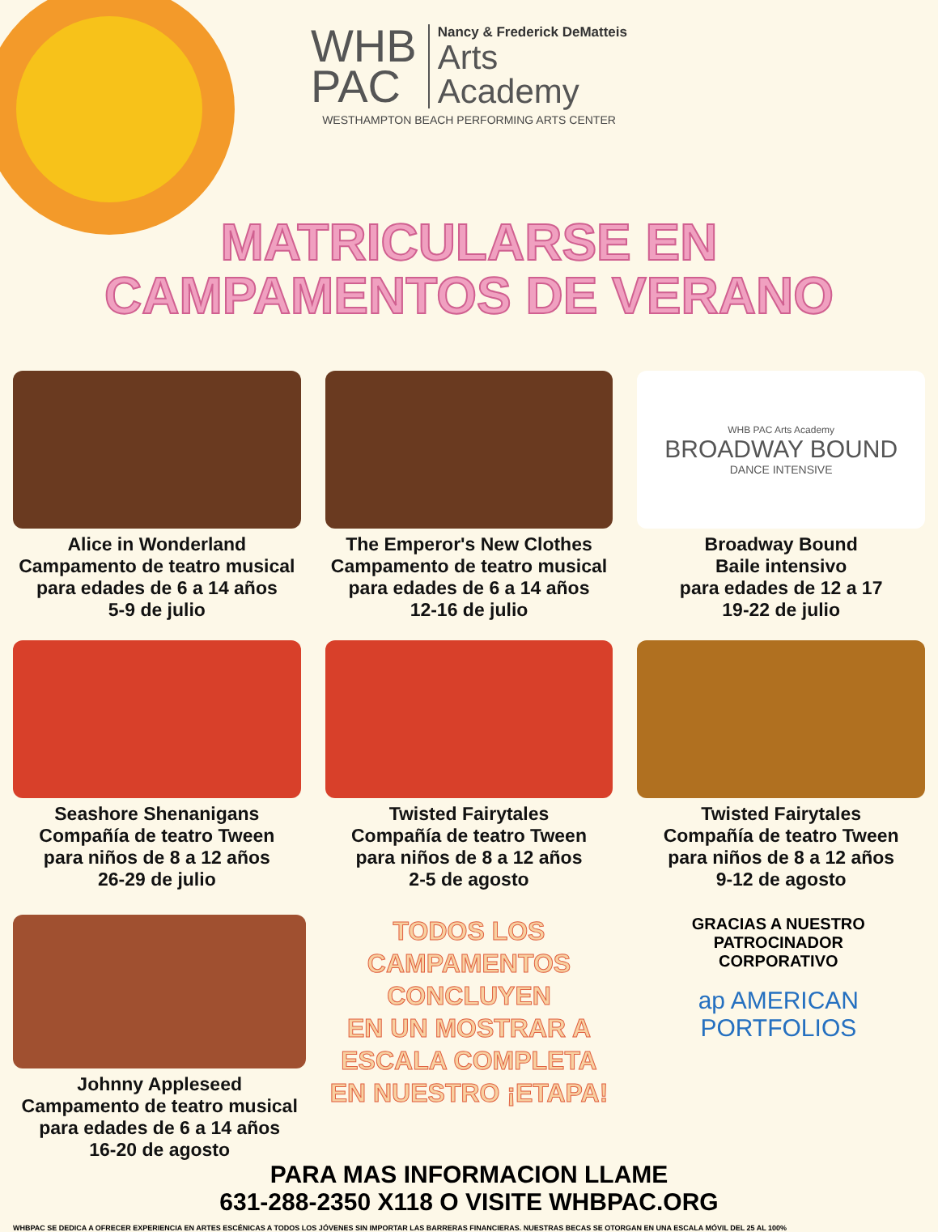WHB
PAC
Nancy & Frederick DeMatteis
Arts
Academy
WESTHAMPTON BEACH PERFORMING ARTS CENTER
MATRICULARSE EN
CAMPAMENTOS DE VERANO
Alice in Wonderland
Campamento de teatro musical
para edades de 6 a 14 años
5-9 de julio
The Emperor's New Clothes
Campamento de teatro musical
para edades de 6 a 14 años
12-16 de julio
WHB PAC Arts Academy
BROADWAY BOUND
DANCE INTENSIVE
Broadway Bound
Baile intensivo
para edades de 12 a 17
19-22 de julio
Seashore Shenanigans
Compañía de teatro Tween
para niños de 8 a 12 años
26-29 de julio
Twisted Fairytales
Compañía de teatro Tween
para niños de 8 a 12 años
2-5 de agosto
Twisted Fairytales
Compañía de teatro Tween
para niños de 8 a 12 años
9-12 de agosto
Johnny Appleseed
Campamento de teatro musical
para edades de 6 a 14 años
16-20 de agosto
TODOS LOS
CAMPAMENTOS
CONCLUYEN
EN UN MOSTRAR A
ESCALA COMPLETA
EN NUESTRO ¡ETAPA!
GRACIAS A NUESTRO
PATROCINADOR
CORPORATIVO
ap AMERICAN
PORTFOLIOS
PARA MAS INFORMACION LLAME
631-288-2350 X118 O VISITE WHBPAC.ORG
WHBPAC SE DEDICA A OFRECER EXPERIENCIA EN ARTES ESCÉNICAS A TODOS LOS JÓVENES SIN IMPORTAR LAS BARRERAS FINANCIERAS. NUESTRAS BECAS SE OTORGAN EN UNA ESCALA MÓVIL DEL 25 AL 100%